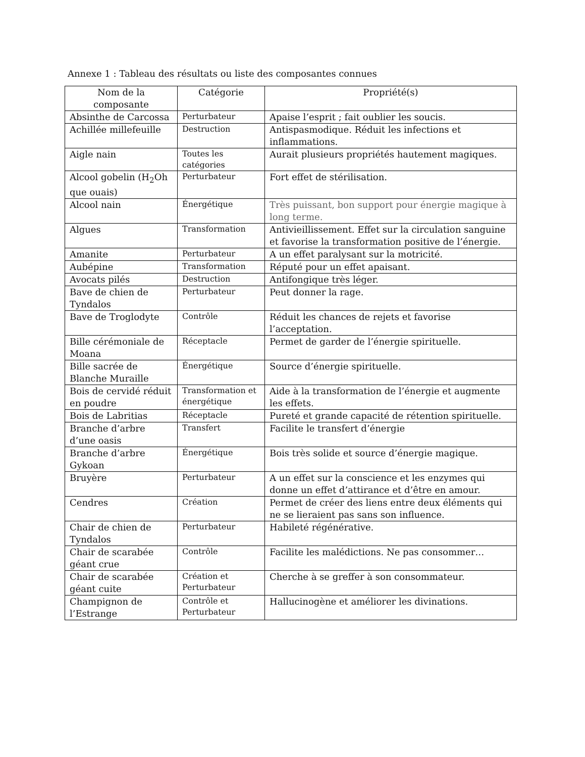Annexe 1 : Tableau des résultats ou liste des composantes connues
| Nom de la composante | Catégorie | Propriété(s) |
| --- | --- | --- |
| Absinthe de Carcossa | Perturbateur | Apaise l’esprit ; fait oublier les soucis. |
| Achillée millefeuille | Destruction | Antispasmodique. Réduit les infections et inflammations. |
| Aigle nain | Toutes les catégories | Aurait plusieurs propriétés hautement magiques. |
| Alcool gobelin (H<sub>2</sub>Oh que ouais) | Perturbateur | Fort effet de stérilisation. |
| Alcool nain | Énergétique | Très puissant, bon support pour énergie magique à long terme. |
| Algues | Transformation | Antivieillissement. Effet sur la circulation sanguine et favorise la transformation positive de l’énergie. |
| Amanite | Perturbateur | A un effet paralysant sur la motricité. |
| Aubépine | Transformation | Réputé pour un effet apaisant. |
| Avocats pilés | Destruction | Antifongique très léger. |
| Bave de chien de Tyndalos | Perturbateur | Peut donner la rage. |
| Bave de Troglodyte | Contrôle | Réduit les chances de rejets et favorise l’acceptation. |
| Bille cérémoniale de Moana | Réceptacle | Permet de garder de l’énergie spirituelle. |
| Bille sacrée de Blanche Muraille | Énergétique | Source d’énergie spirituelle. |
| Bois de cervidé réduit en poudre | Transformation et énergétique | Aide à la transformation de l’énergie et augmente les effets. |
| Bois de Labritias | Réceptacle | Pureté et grande capacité de rétention spirituelle. |
| Branche d’arbre d’une oasis | Transfert | Facilite le transfert d’énergie |
| Branche d’arbre Gykoan | Énergétique | Bois très solide et source d’énergie magique. |
| Bruyère | Perturbateur | A un effet sur la conscience et les enzymes qui donne un effet d’attirance et d’être en amour. |
| Cendres | Création | Permet de créer des liens entre deux éléments qui ne se lieraient pas sans son influence. |
| Chair de chien de Tyndalos | Perturbateur | Habileté régénérative. |
| Chair de scarabée géant crue | Contrôle | Facilite les malédictions. Ne pas consommer… |
| Chair de scarabée géant cuite | Création et Perturbateur | Cherche à se greffer à son consommateur. |
| Champignon de l’Estrange | Contrôle et Perturbateur | Hallucinogène et améliorer les divinations. |